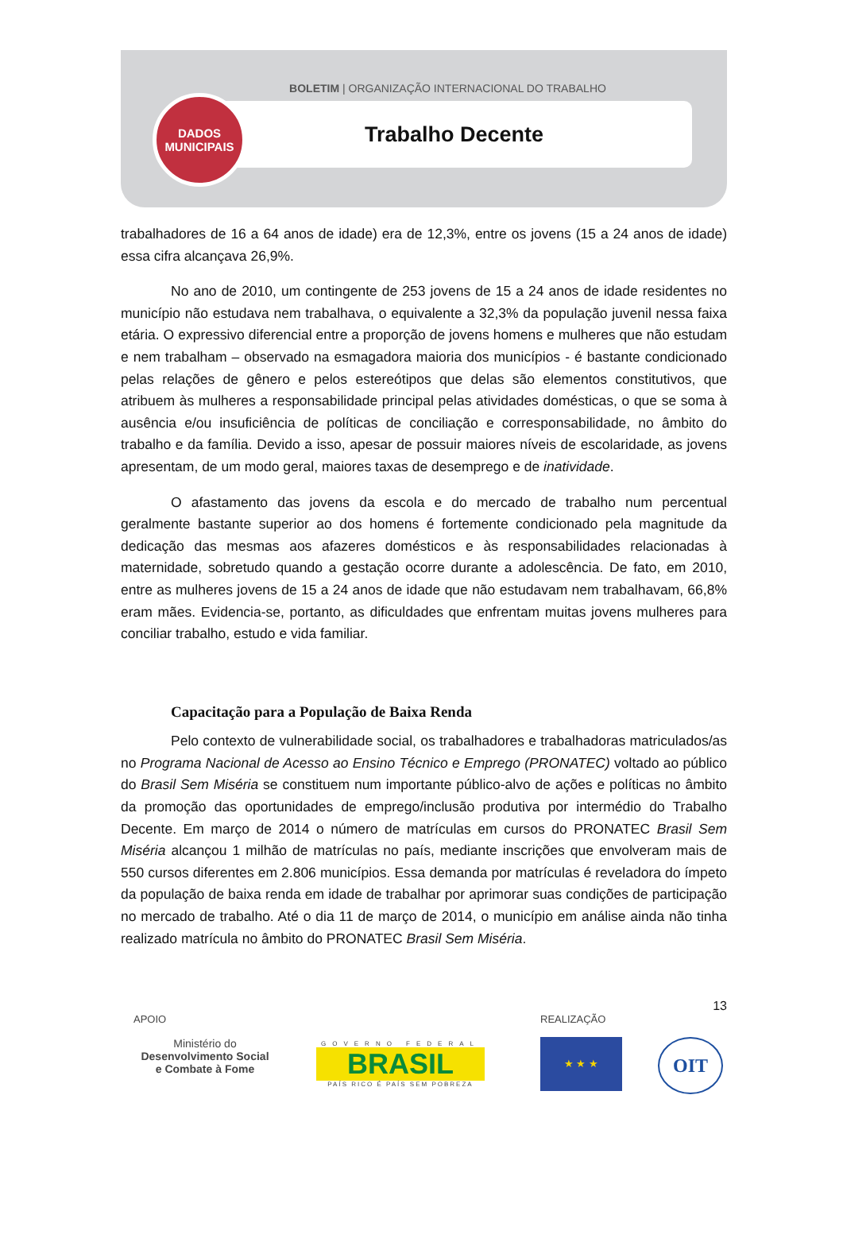BOLETIM | ORGANIZAÇÃO INTERNACIONAL DO TRABALHO
Trabalho Decente
DADOS
MUNICIPAIS
trabalhadores de 16 a 64 anos de idade) era de 12,3%, entre os jovens (15 a 24 anos de idade) essa cifra alcançava 26,9%.
No ano de 2010, um contingente de 253 jovens de 15 a 24 anos de idade residentes no município não estudava nem trabalhava, o equivalente a 32,3% da população juvenil nessa faixa etária. O expressivo diferencial entre a proporção de jovens homens e mulheres que não estudam e nem trabalham – observado na esmagadora maioria dos municípios - é bastante condicionado pelas relações de gênero e pelos estereótipos que delas são elementos constitutivos, que atribuem às mulheres a responsabilidade principal pelas atividades domésticas, o que se soma à ausência e/ou insuficiência de políticas de conciliação e corresponsabilidade, no âmbito do trabalho e da família. Devido a isso, apesar de possuir maiores níveis de escolaridade, as jovens apresentam, de um modo geral, maiores taxas de desemprego e de inatividade.
O afastamento das jovens da escola e do mercado de trabalho num percentual geralmente bastante superior ao dos homens é fortemente condicionado pela magnitude da dedicação das mesmas aos afazeres domésticos e às responsabilidades relacionadas à maternidade, sobretudo quando a gestação ocorre durante a adolescência. De fato, em 2010, entre as mulheres jovens de 15 a 24 anos de idade que não estudavam nem trabalhavam, 66,8% eram mães. Evidencia-se, portanto, as dificuldades que enfrentam muitas jovens mulheres para conciliar trabalho, estudo e vida familiar.
Capacitação para a População de Baixa Renda
Pelo contexto de vulnerabilidade social, os trabalhadores e trabalhadoras matriculados/as no Programa Nacional de Acesso ao Ensino Técnico e Emprego (PRONATEC) voltado ao público do Brasil Sem Miséria se constituem num importante público-alvo de ações e políticas no âmbito da promoção das oportunidades de emprego/inclusão produtiva por intermédio do Trabalho Decente. Em março de 2014 o número de matrículas em cursos do PRONATEC Brasil Sem Miséria alcançou 1 milhão de matrículas no país, mediante inscrições que envolveram mais de 550 cursos diferentes em 2.806 municípios. Essa demanda por matrículas é reveladora do ímpeto da população de baixa renda em idade de trabalhar por aprimorar suas condições de participação no mercado de trabalho. Até o dia 11 de março de 2014, o município em análise ainda não tinha realizado matrícula no âmbito do PRONATEC Brasil Sem Miséria.
13
APOIO
Ministério do
Desenvolvimento Social
e Combate à Fome
GOVERNO FEDERAL
BRASIL
PAÍS RICO É PAÍS SEM POBREZA
REALIZAÇÃO
★ ★ ★
OIT